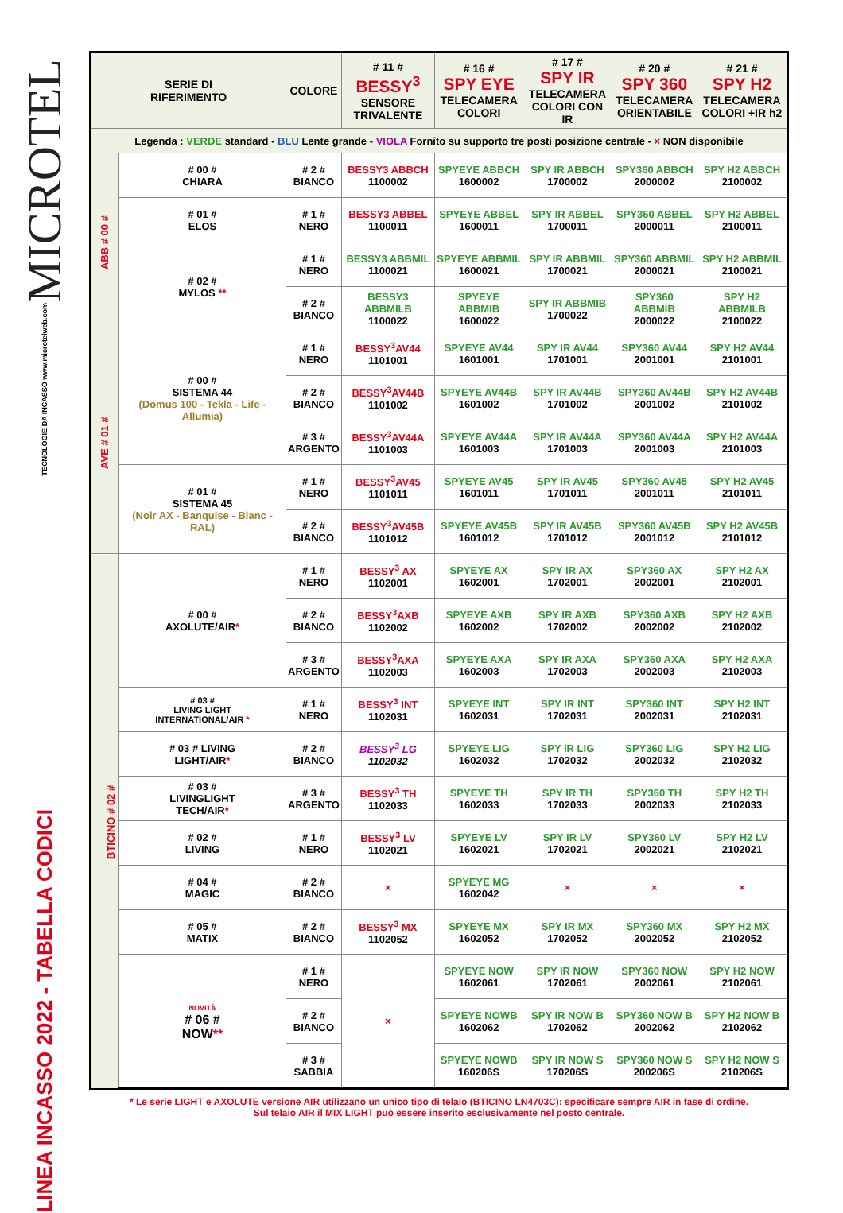MICROTEL
TECNOLOGIE DA INCASSO www.microtelweb.com
LINEA INCASSO 2022 - TABELLA CODICI
| SERIE DI RIFERIMENTO | | COLORE | # 11 # BESSY<sup>3</sup> SENSORE TRIVALENTE | # 16 # SPY EYE TELECAMERA COLORI | # 17 # SPY IR TELECAMERA COLORI CON IR | # 20 # SPY 360 TELECAMERA ORIENTABILE | # 21 # SPY H2 TELECAMERA COLORI +IR h2 |
| --- | --- | --- | --- | --- | --- | --- | --- |
| Legenda : VERDE standard - BLU Lente grande - VIOLA Fornito su supporto tre posti posizione centrale - × NON disponibile | | | | | | | |
| ABB # 00 # | # 00 # CHIARA | # 2 # BIANCO | BESSY3 ABBCH 1100002 | SPYEYE ABBCH 1600002 | SPY IR ABBCH 1700002 | SPY360 ABBCH 2000002 | SPY H2 ABBCH 2100002 |
| | # 01 # ELOS | # 1 # NERO | BESSY3 ABBEL 1100011 | SPYEYE ABBEL 1600011 | SPY IR ABBEL 1700011 | SPY360 ABBEL 2000011 | SPY H2 ABBEL 2100011 |
| | # 02 # MYLOS ** | # 1 # NERO | BESSY3 ABBMIL 1100021 | SPYEYE ABBMIL 1600021 | SPY IR ABBMIL 1700021 | SPY360 ABBMIL 2000021 | SPY H2 ABBMIL 2100021 |
| | | # 2 # BIANCO | BESSY3 ABBMILB 1100022 | SPYEYE ABBMIB 1600022 | SPY IR ABBMIB 1700022 | SPY360 ABBMIB 2000022 | SPY H2 ABBMILB 2100022 |
| AVE # 01 # | # 00 # SISTEMA 44 (Domus 100 - Tekla - Life - Allumia) | # 1 # NERO | BESSY<sup>3</sup>AV44 1101001 | SPYEYE AV44 1601001 | SPY IR AV44 1701001 | SPY360 AV44 2001001 | SPY H2 AV44 2101001 |
| | | # 2 # BIANCO | BESSY<sup>3</sup>AV44B 1101002 | SPYEYE AV44B 1601002 | SPY IR AV44B 1701002 | SPY360 AV44B 2001002 | SPY H2 AV44B 2101002 |
| | | # 3 # ARGENTO | BESSY<sup>3</sup>AV44A 1101003 | SPYEYE AV44A 1601003 | SPY IR AV44A 1701003 | SPY360 AV44A 2001003 | SPY H2 AV44A 2101003 |
| | # 01 # SISTEMA 45 (Noir AX - Banquise - Blanc - RAL) | # 1 # NERO | BESSY<sup>3</sup>AV45 1101011 | SPYEYE AV45 1601011 | SPY IR AV45 1701011 | SPY360 AV45 2001011 | SPY H2 AV45 2101011 |
| | | # 2 # BIANCO | BESSY<sup>3</sup>AV45B 1101012 | SPYEYE AV45B 1601012 | SPY IR AV45B 1701012 | SPY360 AV45B 2001012 | SPY H2 AV45B 2101012 |
| BTICINO # 02 # | # 00 # AXOLUTE/AIR * | # 1 # NERO | BESSY<sup>3</sup> AX 1102001 | SPYEYE AX 1602001 | SPY IR AX 1702001 | SPY360 AX 2002001 | SPY H2 AX 2102001 |
| | | # 2 # BIANCO | BESSY<sup>3</sup>AXB 1102002 | SPYEYE AXB 1602002 | SPY IR AXB 1702002 | SPY360 AXB 2002002 | SPY H2 AXB 2102002 |
| | | # 3 # ARGENTO | BESSY<sup>3</sup>AXA 1102003 | SPYEYE AXA 1602003 | SPY IR AXA 1702003 | SPY360 AXA 2002003 | SPY H2 AXA 2102003 |
| | # 03 # LIVING LIGHT INTERNATIONAL/AIR * | # 1 # NERO | BESSY<sup>3</sup> INT 1102031 | SPYEYE INT 1602031 | SPY IR INT 1702031 | SPY360 INT 2002031 | SPY H2 INT 2102031 |
| | # 03 # LIVING LIGHT/AIR * | # 2 # BIANCO | BESSY<sup>3</sup> LG 1102032 | SPYEYE LIG 1602032 | SPY IR LIG 1702032 | SPY360 LIG 2002032 | SPY H2 LIG 2102032 |
| | # 03 # LIVINGLIGHT TECH/AIR * | # 3 # ARGENTO | BESSY<sup>3</sup> TH 1102033 | SPYEYE TH 1602033 | SPY IR TH 1702033 | SPY360 TH 2002033 | SPY H2 TH 2102033 |
| | # 02 # LIVING | # 1 # NERO | BESSY<sup>3</sup> LV 1102021 | SPYEYE LV 1602021 | SPY IR LV 1702021 | SPY360 LV 2002021 | SPY H2 LV 2102021 |
| | # 04 # MAGIC | # 2 # BIANCO | × | SPYEYE MG 1602042 | × | × | × |
| | # 05 # MATIX | # 2 # BIANCO | BESSY<sup>3</sup> MX 1102052 | SPYEYE MX 1602052 | SPY IR MX 1702052 | SPY360 MX 2002052 | SPY H2 MX 2102052 |
| | NOVITÀ # 06 # NOW ** | # 1 # NERO | × | SPYEYE NOW 1602061 | SPY IR NOW 1702061 | SPY360 NOW 2002061 | SPY H2 NOW 2102061 |
| | | # 2 # BIANCO | | SPYEYE NOWB 1602062 | SPY IR NOW B 1702062 | SPY360 NOW B 2002062 | SPY H2 NOW B 2102062 |
| | | # 3 # SABBIA | | SPYEYE NOWB 160206S | SPY IR NOW S 170206S | SPY360 NOW S 200206S | SPY H2 NOW S 210206S |
* Le serie LIGHT e AXOLUTE versione AIR utilizzano un unico tipo di telaio (BTICINO LN4703C): specificare sempre AIR in fase di ordine.
Sul telaio AIR il MIX LIGHT può essere inserito esclusivamente nel posto centrale.